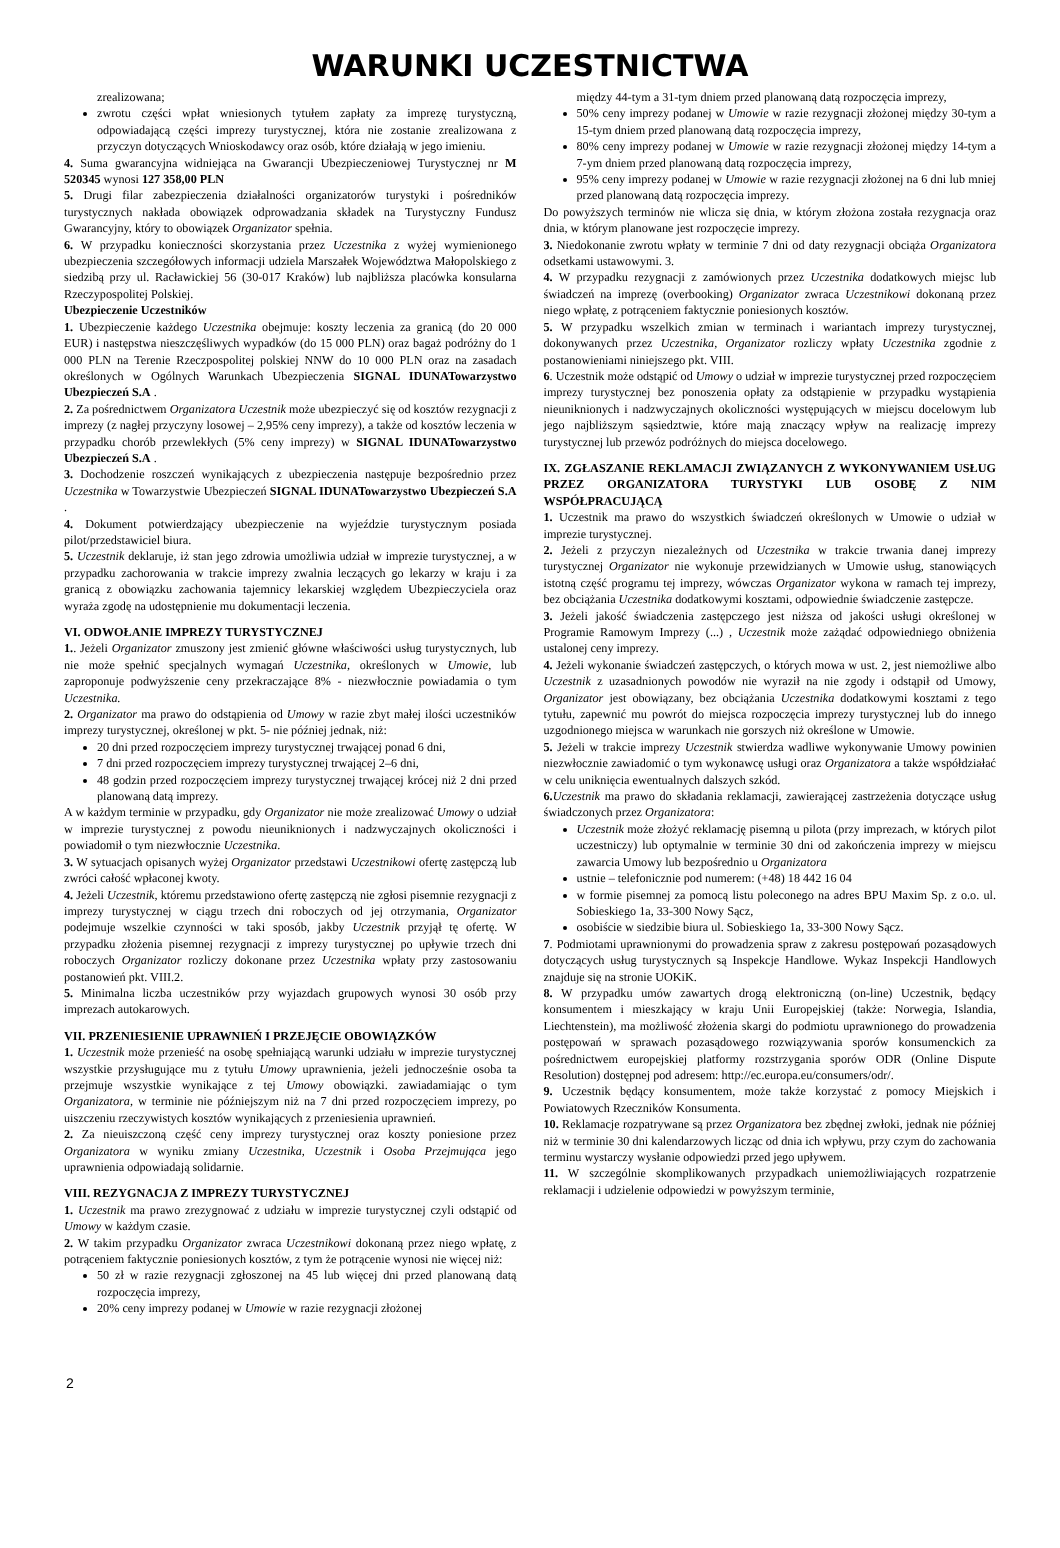WARUNKI UCZESTNICTWA
zrealizowana;
zwrotu części wpłat wniesionych tytułem zapłaty za imprezę turystyczną, odpowiadającą części imprezy turystycznej, która nie zostanie zrealizowana z przyczyn dotyczących Wnioskodawcy oraz osób, które działają w jego imieniu.
4. Suma gwarancyjna widniejąca na Gwarancji Ubezpieczeniowej Turystycznej nr M 520345 wynosi 127 358,00 PLN
5. Drugi filar zabezpieczenia działalności organizatorów turystyki i pośredników turystycznych nakłada obowiązek odprowadzania składek na Turystyczny Fundusz Gwarancyjny, który to obowiązek Organizator spełnia.
6. W przypadku konieczności skorzystania przez Uczestnika z wyżej wymienionego ubezpieczenia szczegółowych informacji udziela Marszałek Województwa Małopolskiego z siedzibą przy ul. Racławickiej 56 (30-017 Kraków) lub najbliższa placówka konsularna Rzeczypospolitej Polskiej.
Ubezpieczenie Uczestników
1. Ubezpieczenie każdego Uczestnika obejmuje: koszty leczenia za granicą (do 20 000 EUR) i następstwa nieszczęśliwych wypadków (do 15 000 PLN) oraz bagaż podróżny do 1 000 PLN na Terenie Rzeczpospolitej polskiej NNW do 10 000 PLN oraz na zasadach określonych w Ogólnych Warunkach Ubezpieczenia SIGNAL IDUNATowarzystwo Ubezpieczeń S.A .
2. Za pośrednictwem Organizatora Uczestnik może ubezpieczyć się od kosztów rezygnacji z imprezy (z nagłej przyczyny losowej – 2,95% ceny imprezy), a także od kosztów leczenia w przypadku chorób przewlekłych (5% ceny imprezy) w SIGNAL IDUNATowarzystwo Ubezpieczeń S.A .
3. Dochodzenie roszczeń wynikających z ubezpieczenia następuje bezpośrednio przez Uczestnika w Towarzystwie Ubezpieczeń SIGNAL IDUNATowarzystwo Ubezpieczeń S.A .
4. Dokument potwierdzający ubezpieczenie na wyjeździe turystycznym posiada pilot/przedstawiciel biura.
5. Uczestnik deklaruje, iż stan jego zdrowia umożliwia udział w imprezie turystycznej, a w przypadku zachorowania w trakcie imprezy zwalnia leczących go lekarzy w kraju i za granicą z obowiązku zachowania tajemnicy lekarskiej względem Ubezpieczyciela oraz wyraża zgodę na udostępnienie mu dokumentacji leczenia.
VI. ODWOŁANIE IMPREZY TURYSTYCZNEJ
1.. Jeżeli Organizator zmuszony jest zmienić główne właściwości usług turystycznych, lub nie może spełnić specjalnych wymagań Uczestnika, określonych w Umowie, lub zaproponuje podwyższenie ceny przekraczające 8% - niezwłocznie powiadamia o tym Uczestnika.
2. Organizator ma prawo do odstąpienia od Umowy w razie zbyt małej ilości uczestników imprezy turystycznej, określonej w pkt. 5- nie później jednak, niż:
20 dni przed rozpoczęciem imprezy turystycznej trwającej ponad 6 dni,
7 dni przed rozpoczęciem imprezy turystycznej trwającej 2–6 dni,
48 godzin przed rozpoczęciem imprezy turystycznej trwającej krócej niż 2 dni przed planowaną datą imprezy.
A w każdym terminie w przypadku, gdy Organizator nie może zrealizować Umowy o udział w imprezie turystycznej z powodu nieuniknionych i nadzwyczajnych okoliczności i powiadomił o tym niezwłocznie Uczestnika.
3. W sytuacjach opisanych wyżej Organizator przedstawi Uczestnikowi ofertę zastępczą lub zwróci całość wpłaconej kwoty.
4. Jeżeli Uczestnik, któremu przedstawiono ofertę zastępczą nie zgłosi pisemnie rezygnacji z imprezy turystycznej w ciągu trzech dni roboczych od jej otrzymania, Organizator podejmuje wszelkie czynności w taki sposób, jakby Uczestnik przyjął tę ofertę. W przypadku złożenia pisemnej rezygnacji z imprezy turystycznej po upływie trzech dni roboczych Organizator rozliczy dokonane przez Uczestnika wpłaty przy zastosowaniu postanowień pkt. VIII.2.
5. Minimalna liczba uczestników przy wyjazdach grupowych wynosi 30 osób przy imprezach autokarowych.
VII. PRZENIESIENIE UPRAWNIEŃ I PRZEJĘCIE OBOWIĄZKÓW
1. Uczestnik może przenieść na osobę spełniającą warunki udziału w imprezie turystycznej wszystkie przysługujące mu z tytułu Umowy uprawnienia, jeżeli jednocześnie osoba ta przejmuje wszystkie wynikające z tej Umowy obowiązki. zawiadamiając o tym Organizatora, w terminie nie późniejszym niż na 7 dni przed rozpoczęciem imprezy, po uiszczeniu rzeczywistych kosztów wynikających z przeniesienia uprawnień.
2. Za nieuiszczoną część ceny imprezy turystycznej oraz koszty poniesione przez Organizatora w wyniku zmiany Uczestnika, Uczestnik i Osoba Przejmująca jego uprawnienia odpowiadają solidarnie.
VIII. REZYGNACJA Z IMPREZY TURYSTYCZNEJ
1. Uczestnik ma prawo zrezygnować z udziału w imprezie turystycznej czyli odstąpić od Umowy w każdym czasie.
2. W takim przypadku Organizator zwraca Uczestnikowi dokonaną przez niego wpłatę, z potrąceniem faktycznie poniesionych kosztów, z tym że potrącenie wynosi nie więcej niż:
50 zł w razie rezygnacji zgłoszonej na 45 lub więcej dni przed planowaną datą rozpoczęcia imprezy,
20% ceny imprezy podanej w Umowie w razie rezygnacji złożonej
między 44-tym a 31-tym dniem przed planowaną datą rozpoczęcia imprezy,
50% ceny imprezy podanej w Umowie w razie rezygnacji złożonej między 30-tym a 15-tym dniem przed planowaną datą rozpoczęcia imprezy,
80% ceny imprezy podanej w Umowie w razie rezygnacji złożonej między 14-tym a 7-ym dniem przed planowaną datą rozpoczęcia imprezy,
95% ceny imprezy podanej w Umowie w razie rezygnacji złożonej na 6 dni lub mniej przed planowaną datą rozpoczęcia imprezy.
Do powyższych terminów nie wlicza się dnia, w którym złożona została rezygnacja oraz dnia, w którym planowane jest rozpoczęcie imprezy.
3. Niedokonanie zwrotu wpłaty w terminie 7 dni od daty rezygnacji obciąża Organizatora odsetkami ustawowymi. 3.
4. W przypadku rezygnacji z zamówionych przez Uczestnika dodatkowych miejsc lub świadczeń na imprezę (overbooking) Organizator zwraca Uczestnikowi dokonaną przez niego wpłatę, z potrąceniem faktycznie poniesionych kosztów.
5. W przypadku wszelkich zmian w terminach i wariantach imprezy turystycznej, dokonywanych przez Uczestnika, Organizator rozliczy wpłaty Uczestnika zgodnie z postanowieniami niniejszego pkt. VIII.
6. Uczestnik może odstąpić od Umowy o udział w imprezie turystycznej przed rozpoczęciem imprezy turystycznej bez ponoszenia opłaty za odstąpienie w przypadku wystąpienia nieuniknionych i nadzwyczajnych okoliczności występujących w miejscu docelowym lub jego najbliższym sąsiedztwie, które mają znaczący wpływ na realizację imprezy turystycznej lub przewóz podróżnych do miejsca docelowego.
IX. ZGŁASZANIE REKLAMACJI ZWIĄZANYCH Z WYKONYWANIEM USŁUG PRZEZ ORGANIZATORA TURYSTYKI LUB OSOBĘ Z NIM WSPÓŁPRACUJĄCĄ
1. Uczestnik ma prawo do wszystkich świadczeń określonych w Umowie o udział w imprezie turystycznej.
2. Jeżeli z przyczyn niezależnych od Uczestnika w trakcie trwania danej imprezy turystycznej Organizator nie wykonuje przewidzianych w Umowie usług, stanowiących istotną część programu tej imprezy, wówczas Organizator wykona w ramach tej imprezy, bez obciążania Uczestnika dodatkowymi kosztami, odpowiednie świadczenie zastępcze.
3. Jeżeli jakość świadczenia zastępczego jest niższa od jakości usługi określonej w Programie Ramowym Imprezy (...) , Uczestnik może zażądać odpowiedniego obniżenia ustalonej ceny imprezy.
4. Jeżeli wykonanie świadczeń zastępczych, o których mowa w ust. 2, jest niemożliwe albo Uczestnik z uzasadnionych powodów nie wyraził na nie zgody i odstąpił od Umowy, Organizator jest obowiązany, bez obciążania Uczestnika dodatkowymi kosztami z tego tytułu, zapewnić mu powrót do miejsca rozpoczęcia imprezy turystycznej lub do innego uzgodnionego miejsca w warunkach nie gorszych niż określone w Umowie.
5. Jeżeli w trakcie imprezy Uczestnik stwierdza wadliwe wykonywanie Umowy powinien niezwłocznie zawiadomić o tym wykonawcę usługi oraz Organizatora a także współdziałać w celu uniknięcia ewentualnych dalszych szkód.
6. Uczestnik ma prawo do składania reklamacji, zawierającej zastrzeżenia dotyczące usług świadczonych przez Organizatora:
Uczestnik może złożyć reklamację pisemną u pilota (przy imprezach, w których pilot uczestniczy) lub optymalnie w terminie 30 dni od zakończenia imprezy w miejscu zawarcia Umowy lub bezpośrednio u Organizatora
ustnie – telefonicznie pod numerem: (+48) 18 442 16 04
w formie pisemnej za pomocą listu poleconego na adres BPU Maxim Sp. z o.o. ul. Sobieskiego 1a, 33-300 Nowy Sącz,
osobiście w siedzibie biura ul. Sobieskiego 1a, 33-300 Nowy Sącz.
7. Podmiotami uprawnionymi do prowadzenia spraw z zakresu postępowań pozasądowych dotyczących usług turystycznych są Inspekcje Handlowe. Wykaz Inspekcji Handlowych znajduje się na stronie UOKiK.
8. W przypadku umów zawartych drogą elektroniczną (on-line) Uczestnik, będący konsumentem i mieszkający w kraju Unii Europejskiej (także: Norwegia, Islandia, Liechtenstein), ma możliwość złożenia skargi do podmiotu uprawnionego do prowadzenia postępowań w sprawach pozasądowego rozwiązywania sporów konsumenckich za pośrednictwem europejskiej platformy rozstrzygania sporów ODR (Online Dispute Resolution) dostępnej pod adresem: http://ec.europa.eu/consumers/odr/.
9. Uczestnik będący konsumentem, może także korzystać z pomocy Miejskich i Powiatowych Rzeczników Konsumenta.
10. Reklamacje rozpatrywane są przez Organizatora bez zbędnej zwłoki, jednak nie później niż w terminie 30 dni kalendarzowych licząc od dnia ich wpływu, przy czym do zachowania terminu wystarczy wysłanie odpowiedzi przed jego upływem.
11. W szczególnie skomplikowanych przypadkach uniemożliwiających rozpatrzenie reklamacji i udzielenie odpowiedzi w powyższym terminie,
2